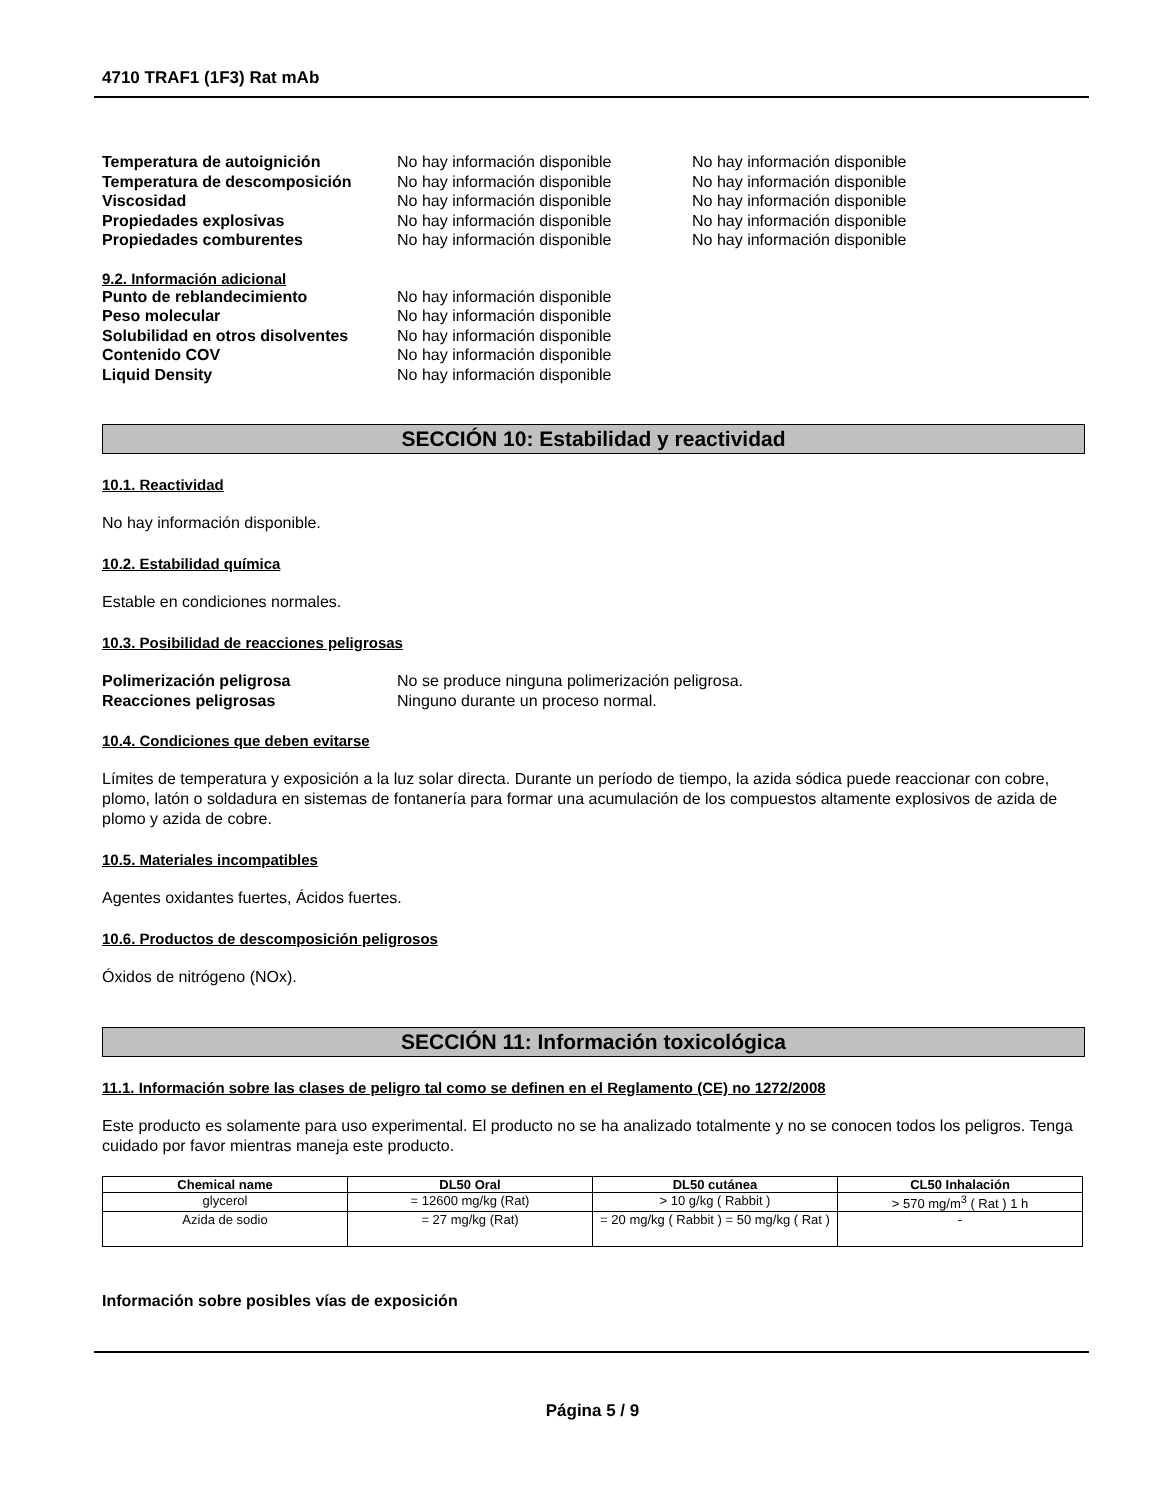4710 TRAF1 (1F3) Rat mAb
Temperatura de autoignición No hay información disponible No hay información disponible Temperatura de descomposición No hay información disponible No hay información disponible Viscosidad No hay información disponible No hay información disponible Propiedades explosivas No hay información disponible No hay información disponible Propiedades comburentes No hay información disponible No hay información disponible
9.2. Información adicional
Punto de reblandecimiento No hay información disponible Peso molecular No hay información disponible Solubilidad en otros disolventes No hay información disponible Contenido COV No hay información disponible Liquid Density No hay información disponible
SECCIÓN 10: Estabilidad y reactividad
10.1. Reactividad
No hay información disponible.
10.2. Estabilidad química
Estable en condiciones normales.
10.3. Posibilidad de reacciones peligrosas
Polimerización peligrosa No se produce ninguna polimerización peligrosa. Reacciones peligrosas Ninguno durante un proceso normal.
10.4. Condiciones que deben evitarse
Límites de temperatura y exposición a la luz solar directa. Durante un período de tiempo, la azida sódica puede reaccionar con cobre, plomo, latón o soldadura en sistemas de fontanería para formar una acumulación de los compuestos altamente explosivos de azida de plomo y azida de cobre.
10.5. Materiales incompatibles
Agentes oxidantes fuertes, Ácidos fuertes.
10.6. Productos de descomposición peligrosos
Óxidos de nitrógeno (NOx).
SECCIÓN 11: Información toxicológica
11.1. Información sobre las clases de peligro tal como se definen en el Reglamento (CE) no 1272/2008
Este producto es solamente para uso experimental. El producto no se ha analizado totalmente y no se conocen todos los peligros. Tenga cuidado por favor mientras maneja este producto.
| Chemical name | DL50 Oral | DL50 cutánea | CL50 Inhalación |
| --- | --- | --- | --- |
| glycerol | = 12600 mg/kg (Rat) | > 10 g/kg ( Rabbit ) | > 570 mg/m<sup>3</sup> ( Rat ) 1 h |
| Azida de sodio | = 27 mg/kg (Rat) | = 20 mg/kg ( Rabbit ) = 50 mg/kg ( Rat ) | - |
Información sobre posibles vías de exposición
Página 5 / 9